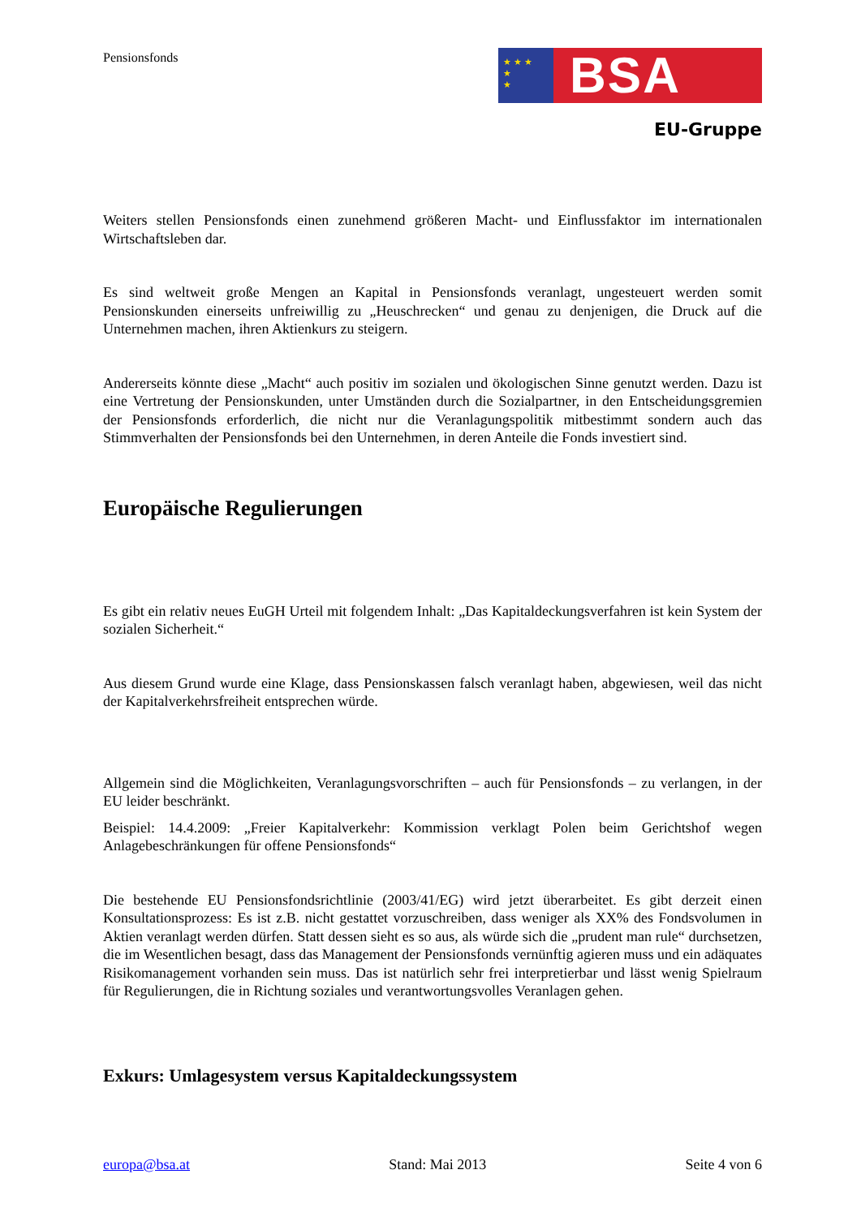Pensionsfonds
★ ★ ★
★
★
BSA
EU-Gruppe
Weiters stellen Pensionsfonds einen zunehmend größeren Macht- und Einflussfaktor im internationalen Wirtschaftsleben dar.
Es sind weltweit große Mengen an Kapital in Pensionsfonds veranlagt, ungesteuert werden somit Pensionskunden einerseits unfreiwillig zu „Heuschrecken“ und genau zu denjenigen, die Druck auf die Unternehmen machen, ihren Aktienkurs zu steigern.
Andererseits könnte diese „Macht“ auch positiv im sozialen und ökologischen Sinne genutzt werden. Dazu ist eine Vertretung der Pensionskunden, unter Umständen durch die Sozialpartner, in den Entscheidungsgremien der Pensionsfonds erforderlich, die nicht nur die Veranlagungspolitik mitbestimmt sondern auch das Stimmverhalten der Pensionsfonds bei den Unternehmen, in deren Anteile die Fonds investiert sind.
Europäische Regulierungen
Es gibt ein relativ neues EuGH Urteil mit folgendem Inhalt: „Das Kapitaldeckungsverfahren ist kein System der sozialen Sicherheit.“
Aus diesem Grund wurde eine Klage, dass Pensionskassen falsch veranlagt haben, abgewiesen, weil das nicht der Kapitalverkehrsfreiheit entsprechen würde.
Allgemein sind die Möglichkeiten, Veranlagungsvorschriften – auch für Pensionsfonds – zu verlangen, in der EU leider beschränkt.
Beispiel: 14.4.2009: „Freier Kapitalverkehr: Kommission verklagt Polen beim Gerichtshof wegen Anlagebeschränkungen für offene Pensionsfonds“
Die bestehende EU Pensionsfondsrichtlinie (2003/41/EG) wird jetzt überarbeitet. Es gibt derzeit einen Konsultationsprozess: Es ist z.B. nicht gestattet vorzuschreiben, dass weniger als XX% des Fondsvolumen in Aktien veranlagt werden dürfen. Statt dessen sieht es so aus, als würde sich die „prudent man rule“ durchsetzen, die im Wesentlichen besagt, dass das Management der Pensionsfonds vernünftig agieren muss und ein adäquates Risikomanagement vorhanden sein muss. Das ist natürlich sehr frei interpretierbar und lässt wenig Spielraum für Regulierungen, die in Richtung soziales und verantwortungsvolles Veranlagen gehen.
Exkurs: Umlagesystem versus Kapitaldeckungssystem
europa@bsa.at Stand: Mai 2013 Seite 4 von 6